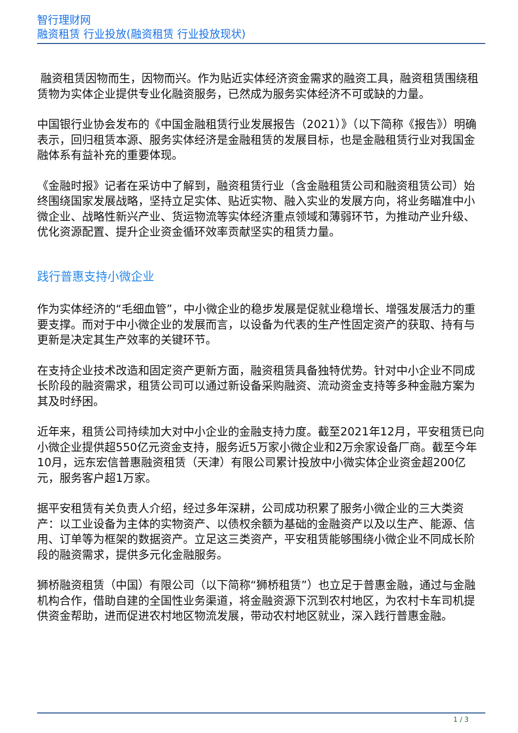智行理财网
融资租赁 行业投放(融资租赁 行业投放现状)
融资租赁因物而生，因物而兴。作为贴近实体经济资金需求的融资工具，融资租赁围绕租赁物为实体企业提供专业化融资服务，已然成为服务实体经济不可或缺的力量。
中国银行业协会发布的《中国金融租赁行业发展报告（2021）》（以下简称《报告》）明确表示，回归租赁本源、服务实体经济是金融租赁的发展目标，也是金融租赁行业对我国金融体系有益补充的重要体现。
《金融时报》记者在采访中了解到，融资租赁行业（含金融租赁公司和融资租赁公司）始终围绕国家发展战略，坚持立足实体、贴近实物、融入实业的发展方向，将业务瞄准中小微企业、战略性新兴产业、货运物流等实体经济重点领域和薄弱环节，为推动产业升级、优化资源配置、提升企业资金循环效率贡献坚实的租赁力量。
践行普惠支持小微企业
作为实体经济的“毛细血管”，中小微企业的稳步发展是促就业稳增长、增强发展活力的重要支撑。而对于中小微企业的发展而言，以设备为代表的生产性固定资产的获取、持有与更新是决定其生产效率的关键环节。
在支持企业技术改造和固定资产更新方面，融资租赁具备独特优势。针对中小企业不同成长阶段的融资需求，租赁公司可以通过新设备采购融资、流动资金支持等多种金融方案为其及时纾困。
近年来，租赁公司持续加大对中小企业的金融支持力度。截至2021年12月，平安租赁已向小微企业提供超550亿元资金支持，服务近5万家小微企业和2万余家设备厂商。截至今年10月，远东宏信普惠融资租赁（天津）有限公司累计投放中小微实体企业资金超200亿元，服务客户超1万家。
据平安租赁有关负责人介绍，经过多年深耕，公司成功积累了服务小微企业的三大类资产：以工业设备为主体的实物资产、以债权余额为基础的金融资产以及以生产、能源、信用、订单等为框架的数据资产。立足这三类资产，平安租赁能够围绕小微企业不同成长阶段的融资需求，提供多元化金融服务。
狮桥融资租赁（中国）有限公司（以下简称“狮桥租赁”）也立足于普惠金融，通过与金融机构合作，借助自建的全国性业务渠道，将金融资源下沉到农村地区，为农村卡车司机提供资金帮助，进而促进农村地区物流发展，带动农村地区就业，深入践行普惠金融。
1 / 3